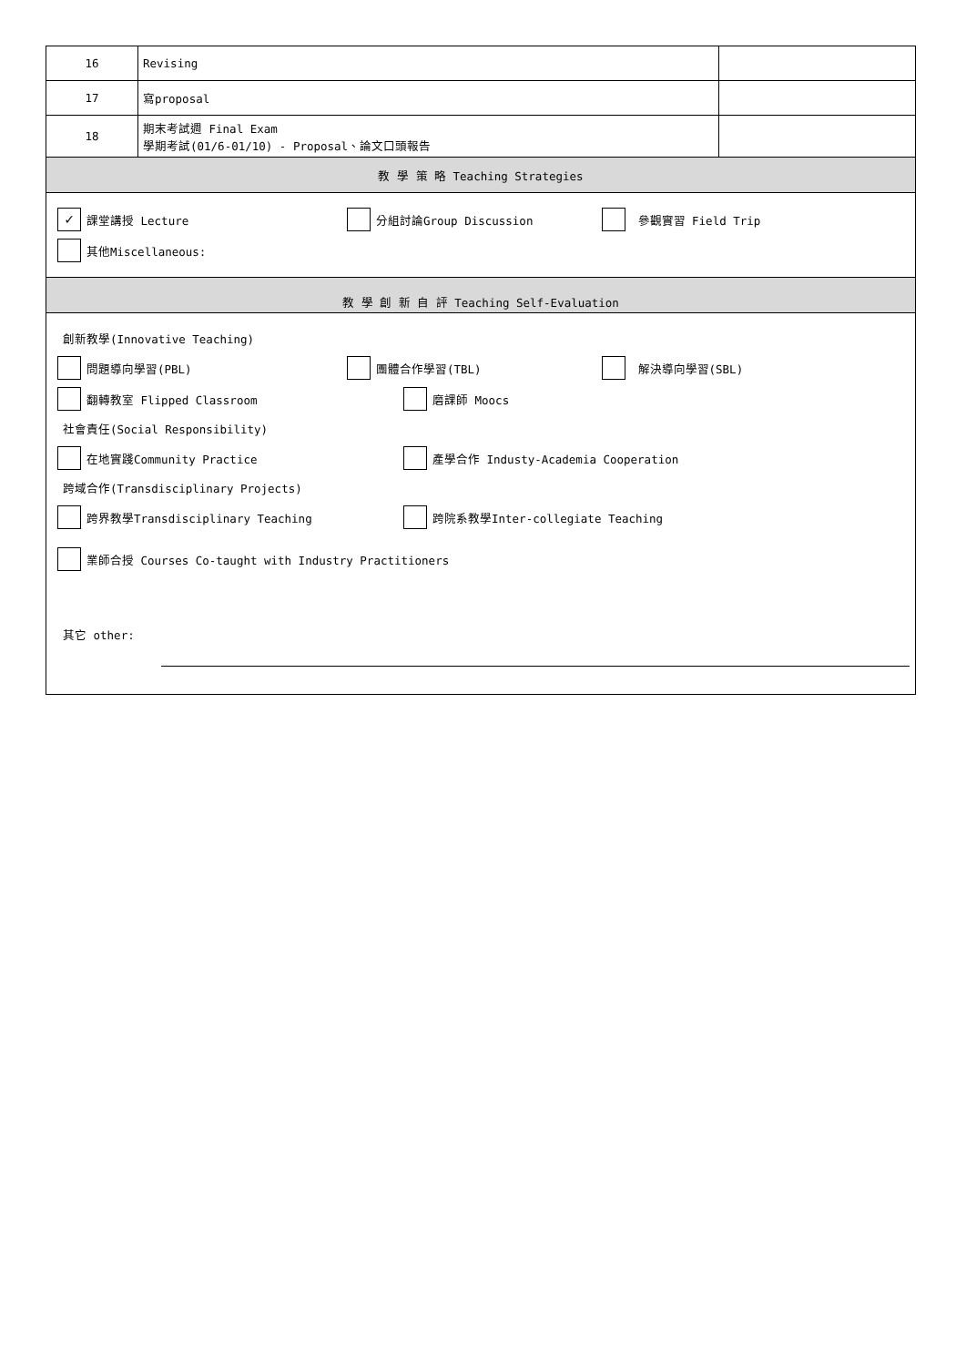| 16 | Revising | |
| 17 | 寫proposal | |
| 18 | 期末考試週 Final Exam 學期考試(01/6-01/10) - Proposal、論文口頭報告 | |
| 教 學 策 略 Teaching Strategies | | |
| ✓ 課堂講授 Lecture 分組討論Group Discussion 參觀實習 Field Trip 其他Miscellaneous: | | |
| 教 學 創 新 自 評 Teaching Self-Evaluation | | |
| 創新教學(Innovative Teaching) 問題導向學習(PBL) 團體合作學習(TBL) 解決導向學習(SBL) 翻轉教室 Flipped Classroom 磨課師 Moocs 社會責任(Social Responsibility) 在地實踐Community Practice 產學合作 Industy-Academia Cooperation 跨域合作(Transdisciplinary Projects) 跨界教學Transdisciplinary Teaching 跨院系教學Inter-collegiate Teaching 業師合授 Courses Co-taught with Industry Practitioners 其它 other: | | |